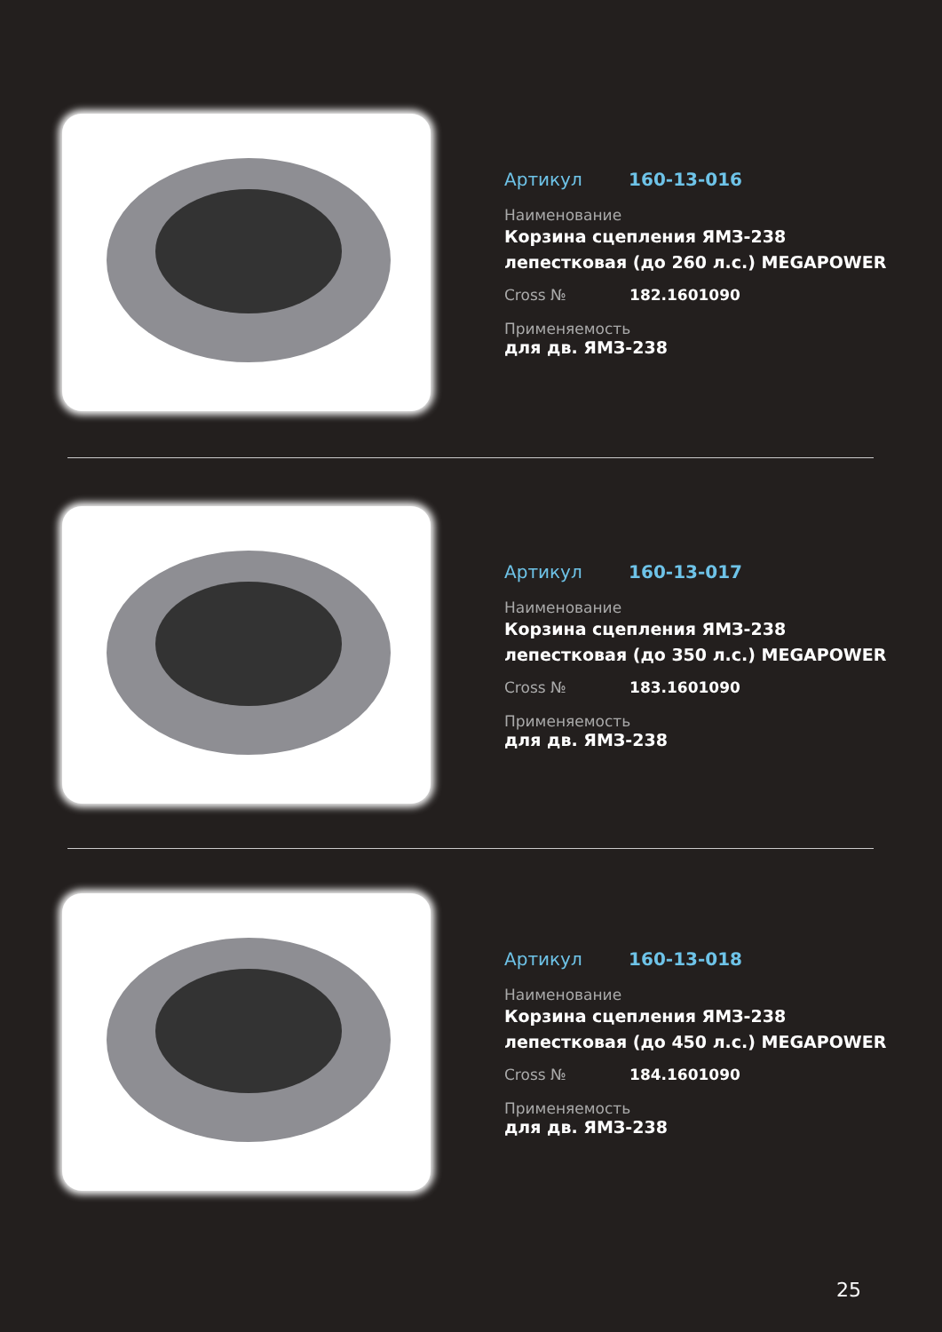Артикул 160-13-016
Наименование
Корзина сцепления ЯМЗ-238 лепестковая (до 260 л.с.) MEGAPOWER
Cross № 182.1601090
Применяемость
для дв. ЯМЗ-238
Артикул 160-13-017
Наименование
Корзина сцепления ЯМЗ-238 лепестковая (до 350 л.с.) MEGAPOWER
Cross № 183.1601090
Применяемость
для дв. ЯМЗ-238
Артикул 160-13-018
Наименование
Корзина сцепления ЯМЗ-238 лепестковая (до 450 л.с.) MEGAPOWER
Cross № 184.1601090
Применяемость
для дв. ЯМЗ-238
25